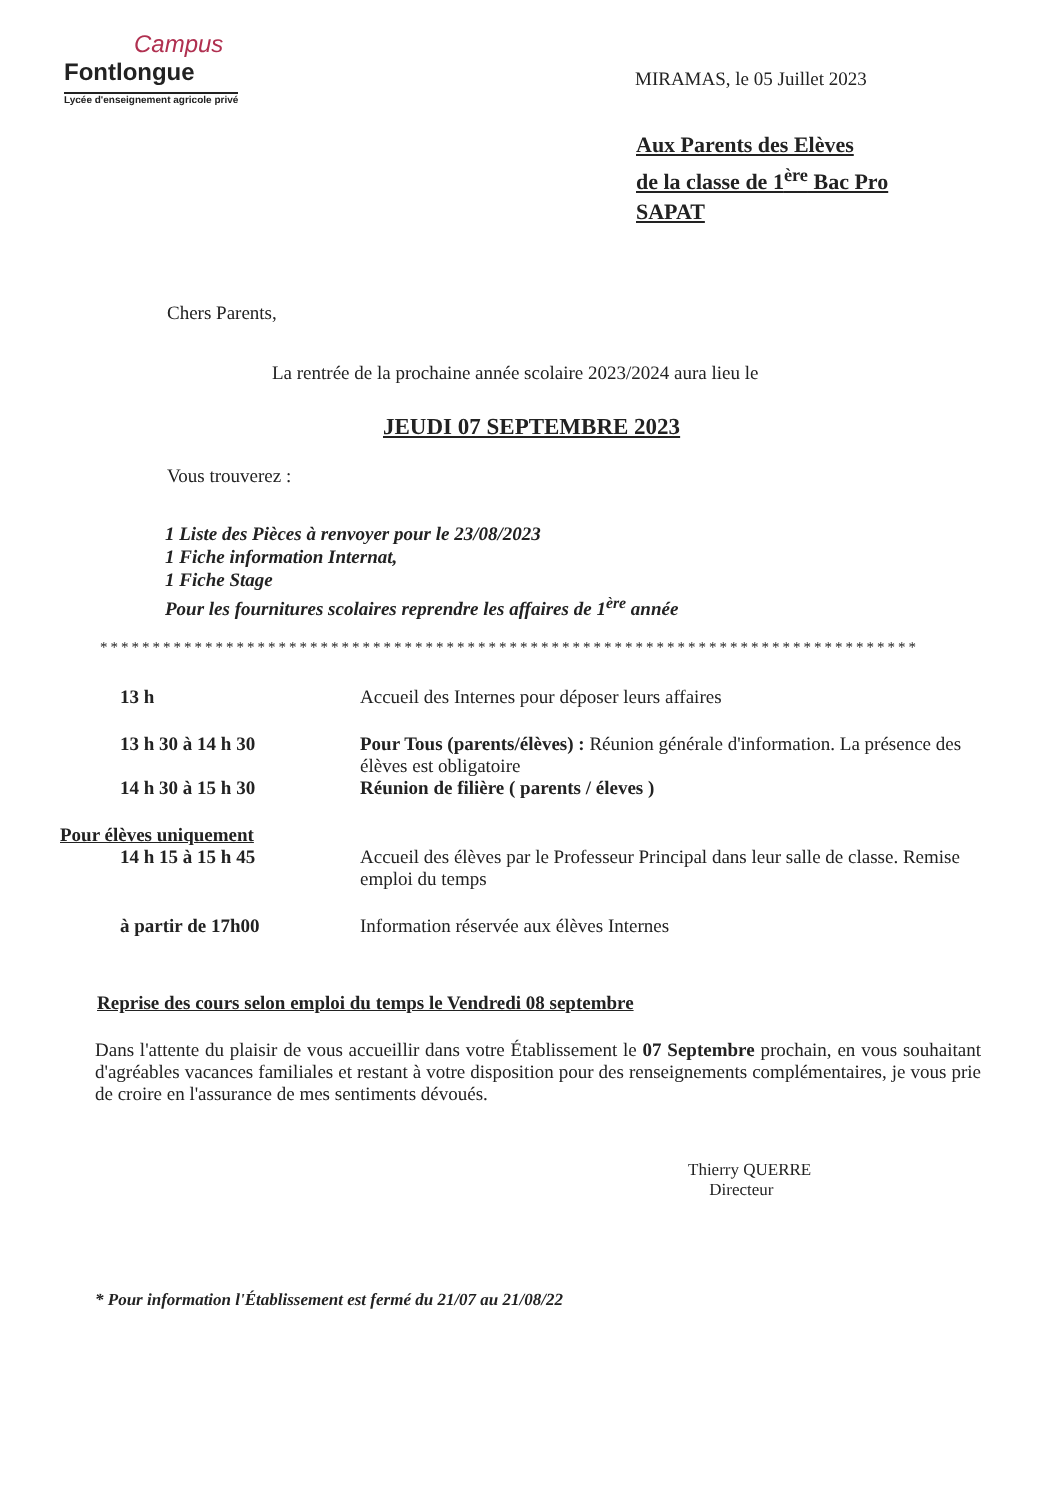Campus
Fontlongue
Lycée d'enseignement agricole privé
MIRAMAS, le 05 Juillet 2023
Aux Parents des Elèves
de la classe de 1<sup>ère</sup> Bac Pro
SAPAT
Chers Parents,
La rentrée de la prochaine année scolaire 2023/2024 aura lieu le
JEUDI 07 SEPTEMBRE 2023
Vous trouverez :
1 Liste des Pièces à renvoyer pour le 23/08/2023
1 Fiche information Internat,
1 Fiche Stage
Pour les fournitures scolaires reprendre les affaires de 1<sup>ère</sup> année
******************************************************************************
13 h Accueil des Internes pour déposer leurs affaires
13 h 30 à 14 h 30 Pour Tous (parents/élèves) : Réunion générale d'information. La présence des élèves est obligatoire
14 h 30 à 15 h 30 Réunion de filière ( parents / éleves )
Pour élèves uniquement
14 h 15 à 15 h 45 Accueil des élèves par le Professeur Principal dans leur salle de classe. Remise emploi du temps
à partir de 17h00 Information réservée aux élèves Internes
Reprise des cours selon emploi du temps le Vendredi 08 septembre
Dans l'attente du plaisir de vous accueillir dans votre Établissement le 07 Septembre prochain, en vous souhaitant d'agréables vacances familiales et restant à votre disposition pour des renseignements complémentaires, je vous prie de croire en l'assurance de mes sentiments dévoués.
Thierry QUERRE
Directeur
* Pour information l'Établissement est fermé du 21/07 au 21/08/22